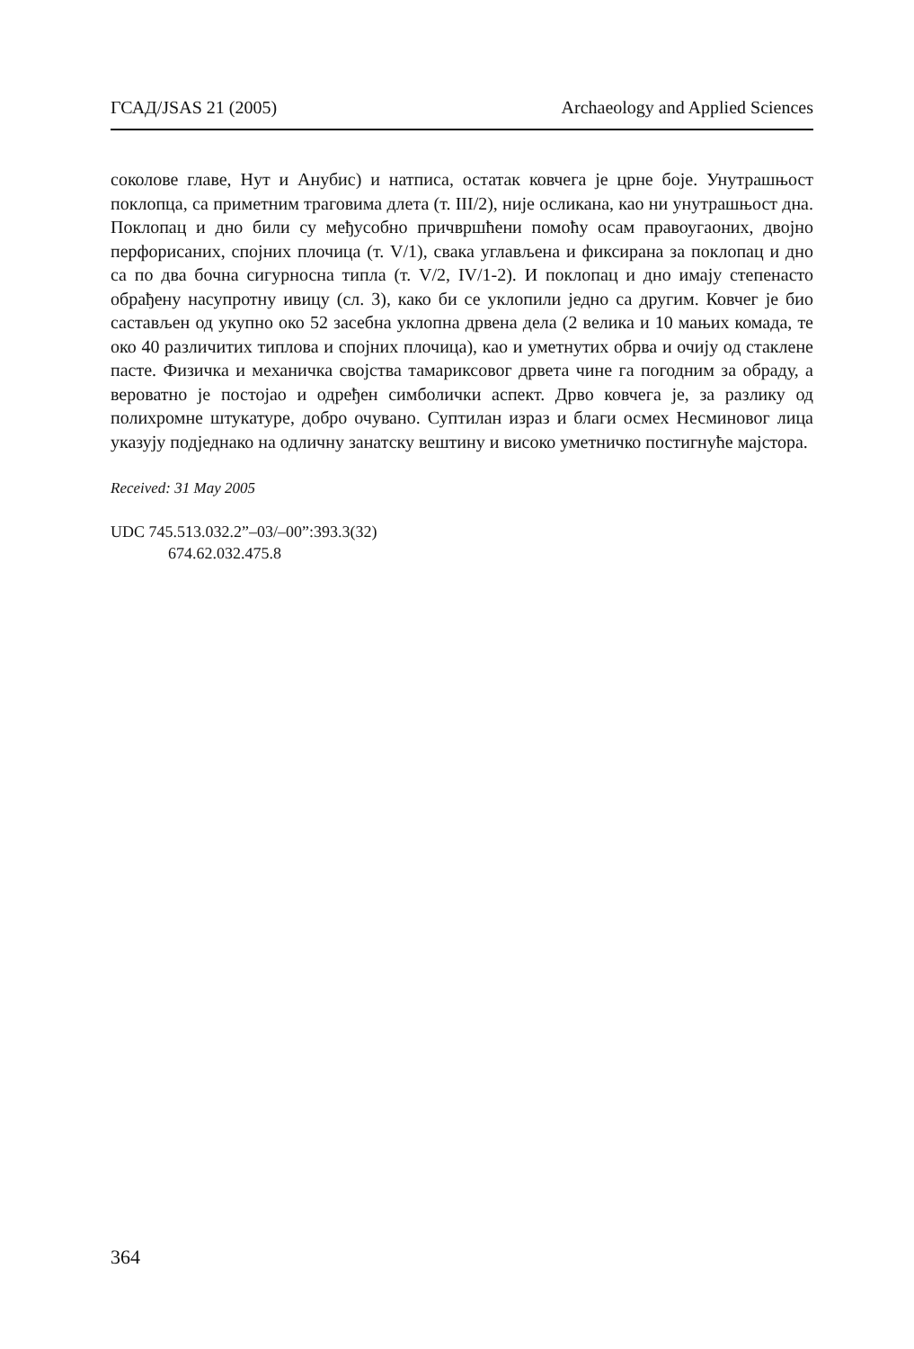ГСАД/JSAS 21 (2005) Archaeology and Applied Sciences
соколове главе, Нут и Анубис) и натписа, остатак ковчега је црне боје. Унутрашњост поклопца, са приметним траговима длета (т. III/2), није осликана, као ни унутрашњост дна. Поклопац и дно били су међусобно причвршћени помоћу осам правоугаоних, двојно перфорисаних, спојних плочица (т. V/1), свака углављена и фиксирана за поклопац и дно са по два бочна сигурносна типла (т. V/2, IV/1-2). И поклопац и дно имају степенасто обрађену насупротну ивицу (сл. 3), како би се уклопили једно са другим. Ковчег је био састављен од укупно око 52 засебна уклопна дрвена дела (2 велика и 10 мањих комада, те око 40 различитих типлова и спојних плочица), као и уметнутих обрва и очију од стаклене пасте. Физичка и механичка својства тамариксовог дрвета чине га погодним за обраду, а вероватно је постојао и одређен симболички аспект. Дрво ковчега је, за разлику од полихромне штукатуре, добро очувано. Суптилан израз и благи осмех Несминовог лица указују подједнако на одличну занатску вештину и високо уметничко постигнуће мајстора.
Received: 31 May 2005
UDC 745.513.032.2”–03/–00”:393.3(32)
674.62.032.475.8
364